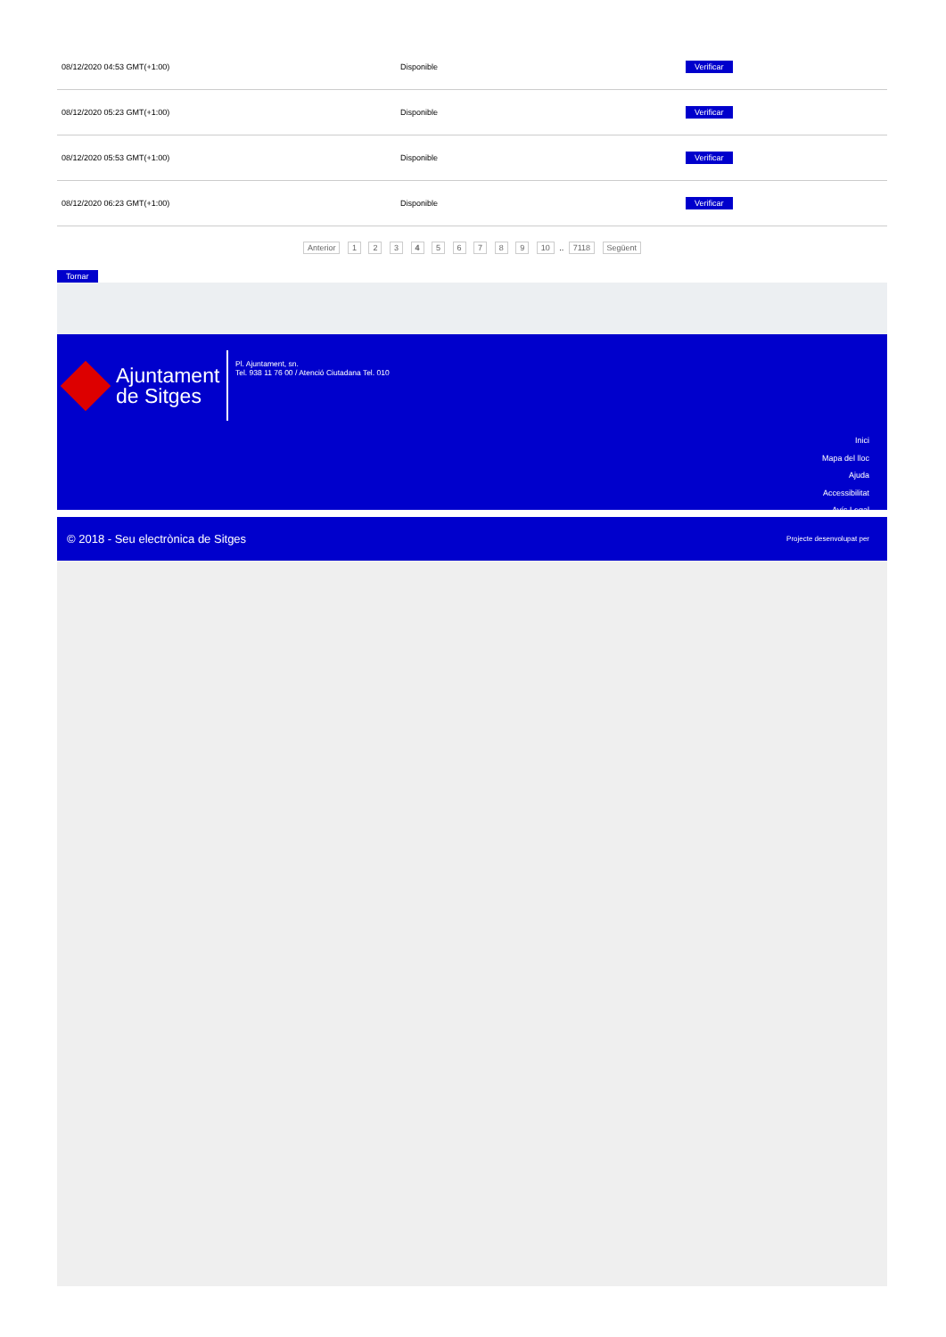| 08/12/2020 04:53 GMT(+1:00) | Disponible | Verificar |
| 08/12/2020 05:23 GMT(+1:00) | Disponible | Verificar |
| 08/12/2020 05:53 GMT(+1:00) | Disponible | Verificar |
| 08/12/2020 06:23 GMT(+1:00) | Disponible | Verificar |
Anterior 1 2 3 4 5 6 7 8 9 10 .. 7118 Següent
Tornar
Ajuntament
de Sitges
Pl. Ajuntament, sn.
Tel. 938 11 76 00 / Atenció Ciutadana Tel. 010
Inici
Mapa del lloc
Ajuda
Accessibilitat
Avís Legal
© 2018 - Seu electrònica de Sitges Projecte desenvolupat per